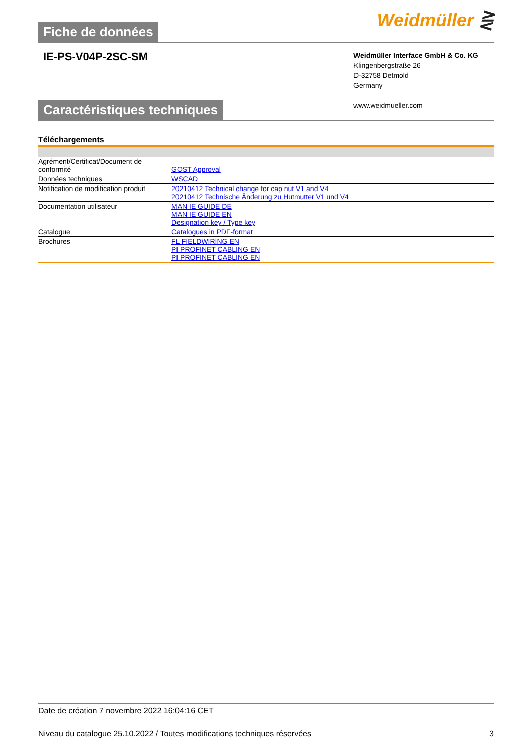Fiche de données
Weidmüller ⋛
IE-PS-V04P-2SC-SM
Weidmüller Interface GmbH & Co. KG
Klingenbergstraße 26
D-32758 Detmold
Germany
www.weidmueller.com
Caractéristiques techniques
Téléchargements
| Agrément/Certificat/Document de conformité | GOST Approval |
| Données techniques | WSCAD |
| Notification de modification produit | 20210412 Technical change for cap nut V1 and V4 20210412 Technische Änderung zu Hutmutter V1 und V4 |
| Documentation utilisateur | MAN IE GUIDE DE MAN IE GUIDE EN Designation key / Type key |
| Catalogue | Catalogues in PDF-format |
| Brochures | FL FIELDWIRING EN PI PROFINET CABLING EN PI PROFINET CABLING EN |
Date de création 7 novembre 2022 16:04:16 CET
Niveau du catalogue 25.10.2022 / Toutes modifications techniques réservées 3